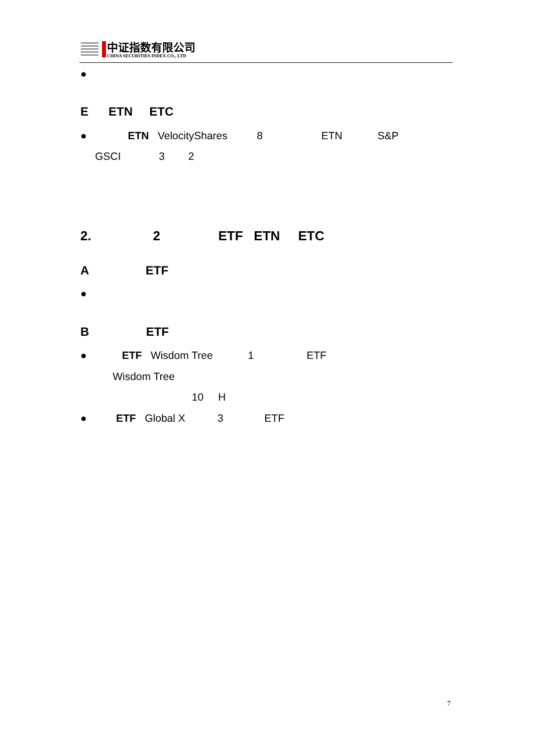中证指数有限公司
CHINA SECURITIES INDEX CO., LTD
●
E ETN ETC
● ETN VelocityShares 8 ETN S&P
GSCI 3 2
2. 2 ETF ETN ETC
A ETF
●
B ETF
● ETF Wisdom Tree 1 ETF
Wisdom Tree
10 H
● ETF Global X 3 ETF
7